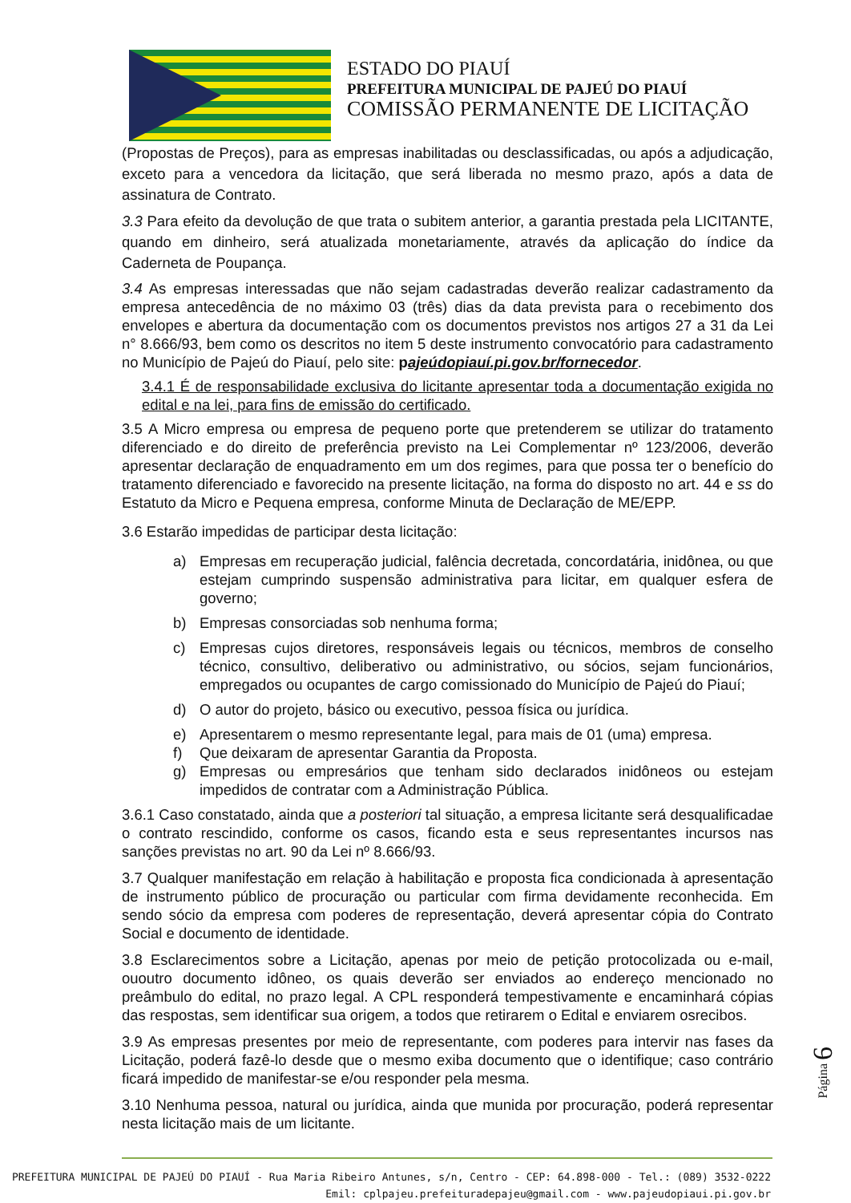ESTADO DO PIAUÍ
PREFEITURA MUNICIPAL DE PAJEÚ DO PIAUÍ
COMISSÃO PERMANENTE DE LICITAÇÃO
(Propostas de Preços), para as empresas inabilitadas ou desclassificadas, ou após a adjudicação, exceto para a vencedora da licitação, que será liberada no mesmo prazo, após a data de assinatura de Contrato.
3.3 Para efeito da devolução de que trata o subitem anterior, a garantia prestada pela LICITANTE, quando em dinheiro, será atualizada monetariamente, através da aplicação do índice da Caderneta de Poupança.
3.4 As empresas interessadas que não sejam cadastradas deverão realizar cadastramento da empresa antecedência de no máximo 03 (três) dias da data prevista para o recebimento dos envelopes e abertura da documentação com os documentos previstos nos artigos 27 a 31 da Lei n° 8.666/93, bem como os descritos no item 5 deste instrumento convocatório para cadastramento no Município de Pajeú do Piauí, pelo site: pajeúdopiauí.pi.gov.br/fornecedor.
3.4.1 É de responsabilidade exclusiva do licitante apresentar toda a documentação exigida no edital e na lei, para fins de emissão do certificado.
3.5 A Micro empresa ou empresa de pequeno porte que pretenderem se utilizar do tratamento diferenciado e do direito de preferência previsto na Lei Complementar nº 123/2006, deverão apresentar declaração de enquadramento em um dos regimes, para que possa ter o benefício do tratamento diferenciado e favorecido na presente licitação, na forma do disposto no art. 44 e ss do Estatuto da Micro e Pequena empresa, conforme Minuta de Declaração de ME/EPP.
3.6 Estarão impedidas de participar desta licitação:
a) Empresas em recuperação judicial, falência decretada, concordatária, inidônea, ou que estejam cumprindo suspensão administrativa para licitar, em qualquer esfera de governo;
b) Empresas consorciadas sob nenhuma forma;
c) Empresas cujos diretores, responsáveis legais ou técnicos, membros de conselho técnico, consultivo, deliberativo ou administrativo, ou sócios, sejam funcionários, empregados ou ocupantes de cargo comissionado do Município de Pajeú do Piauí;
d) O autor do projeto, básico ou executivo, pessoa física ou jurídica.
e) Apresentarem o mesmo representante legal, para mais de 01 (uma) empresa.
f) Que deixaram de apresentar Garantia da Proposta.
g) Empresas ou empresários que tenham sido declarados inidôneos ou estejam impedidos de contratar com a Administração Pública.
3.6.1 Caso constatado, ainda que a posteriori tal situação, a empresa licitante será desqualificadae o contrato rescindido, conforme os casos, ficando esta e seus representantes incursos nas sanções previstas no art. 90 da Lei nº 8.666/93.
3.7 Qualquer manifestação em relação à habilitação e proposta fica condicionada à apresentação de instrumento público de procuração ou particular com firma devidamente reconhecida. Em sendo sócio da empresa com poderes de representação, deverá apresentar cópia do Contrato Social e documento de identidade.
3.8 Esclarecimentos sobre a Licitação, apenas por meio de petição protocolizada ou e-mail, ououtro documento idôneo, os quais deverão ser enviados ao endereço mencionado no preâmbulo do edital, no prazo legal. A CPL responderá tempestivamente e encaminhará cópias das respostas, sem identificar sua origem, a todos que retirarem o Edital e enviarem osrecibos.
3.9 As empresas presentes por meio de representante, com poderes para intervir nas fases da Licitação, poderá fazê-lo desde que o mesmo exiba documento que o identifique; caso contrário ficará impedido de manifestar-se e/ou responder pela mesma.
3.10 Nenhuma pessoa, natural ou jurídica, ainda que munida por procuração, poderá representar nesta licitação mais de um licitante.
Página 6
PREFEITURA MUNICIPAL DE PAJEÚ DO PIAUÍ - Rua Maria Ribeiro Antunes, s/n, Centro - CEP: 64.898-000 - Tel.: (089) 3532-0222
Emil: cplpajeu.prefeituradepajeu@gmail.com - www.pajeudopiaui.pi.gov.br